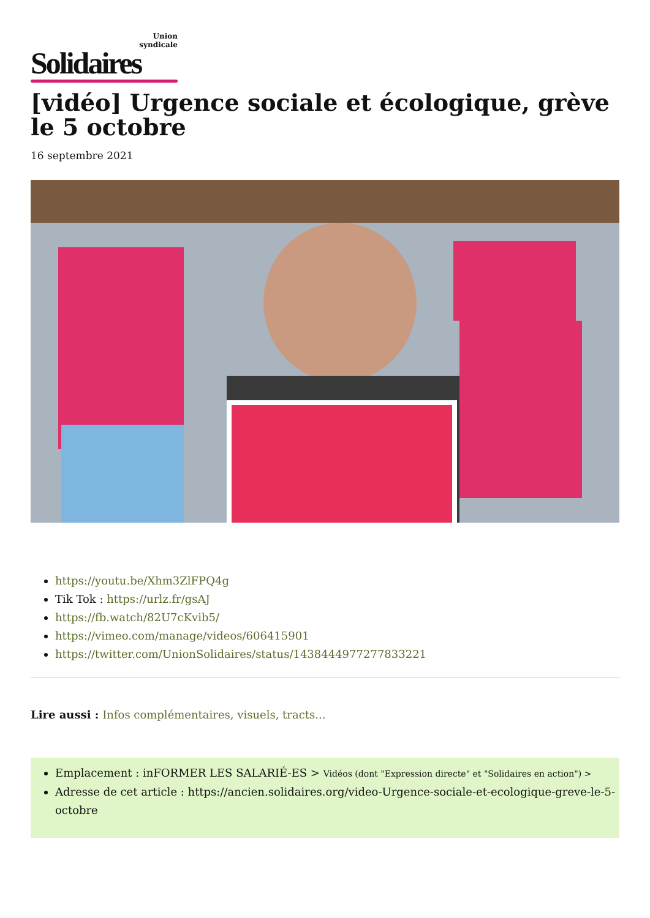Union
syndicale
Solidaires
[vidéo] Urgence sociale et écologique, grève le 5 octobre
16 septembre 2021
https://youtu.be/Xhm3ZlFPQ4g
Tik Tok : https://urlz.fr/gsAJ
https://fb.watch/82U7cKvib5/
https://vimeo.com/manage/videos/606415901
https://twitter.com/UnionSolidaires/status/1438444977277833221
Lire aussi : Infos complémentaires, visuels, tracts...
Emplacement : inFORMER LES SALARIÉ-ES > Vidéos (dont "Expression directe" et "Solidaires en action") >
Adresse de cet article : https://ancien.solidaires.org/video-Urgence-sociale-et-ecologique-greve-le-5-octobre